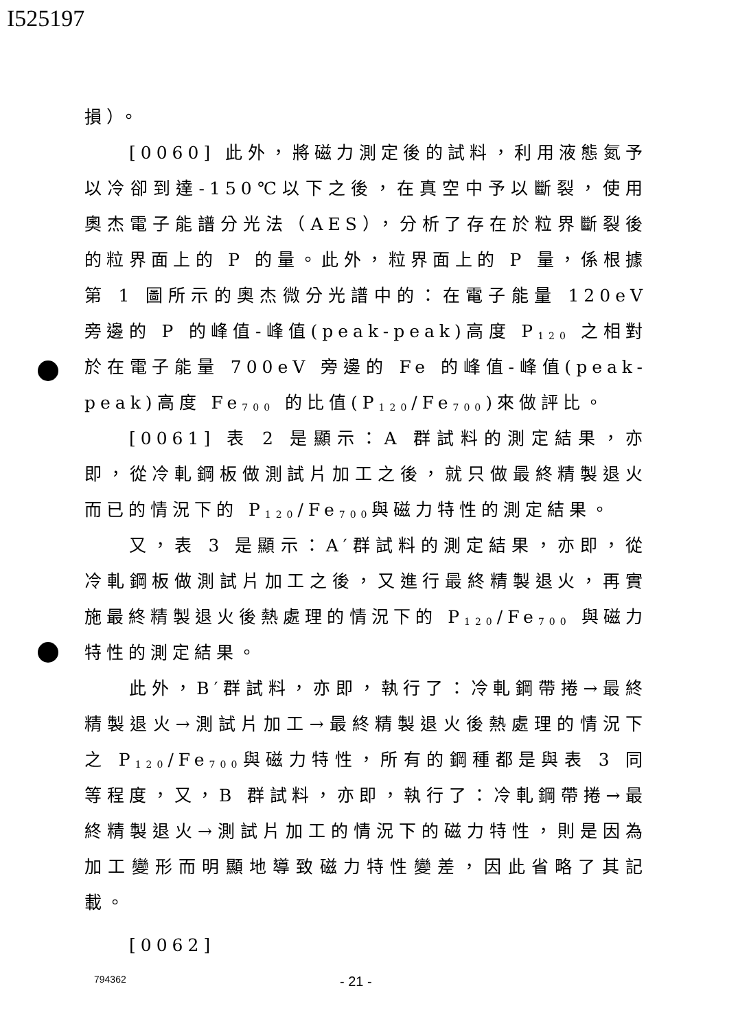I525197
損）。
[0060] 此外，將磁力測定後的試料，利用液態氮予以冷卻到達-150℃以下之後，在真空中予以斷裂，使用奧杰電子能譜分光法（AES），分析了存在於粒界斷裂後的粒界面上的 P 的量。此外，粒界面上的 P 量，係根據第 1 圖所示的奧杰微分光譜中的：在電子能量 120eV 旁邊的 P 的峰值-峰值(peak-peak)高度 P<sub>120</sub> 之相對於在電子能量 700eV 旁邊的 Fe 的峰值-峰值(peak-peak)高度 Fe<sub>700</sub> 的比值(P<sub>120</sub>/Fe<sub>700</sub>)來做評比。
[0061] 表 2 是顯示：A 群試料的測定結果，亦即，從冷軋鋼板做測試片加工之後，就只做最終精製退火而已的情況下的 P<sub>120</sub>/Fe<sub>700</sub>與磁力特性的測定結果。
又，表 3 是顯示：A′群試料的測定結果，亦即，從冷軋鋼板做測試片加工之後，又進行最終精製退火，再實施最終精製退火後熱處理的情況下的 P<sub>120</sub>/Fe<sub>700</sub> 與磁力特性的測定結果。
此外，B′群試料，亦即，執行了：冷軋鋼帶捲→最終精製退火→測試片加工→最終精製退火後熱處理的情況下之 P<sub>120</sub>/Fe<sub>700</sub>與磁力特性，所有的鋼種都是與表 3 同等程度，又，B 群試料，亦即，執行了：冷軋鋼帶捲→最終精製退火→測試片加工的情況下的磁力特性，則是因為加工變形而明顯地導致磁力特性變差，因此省略了其記載。
[0062]
794362 - 21 -